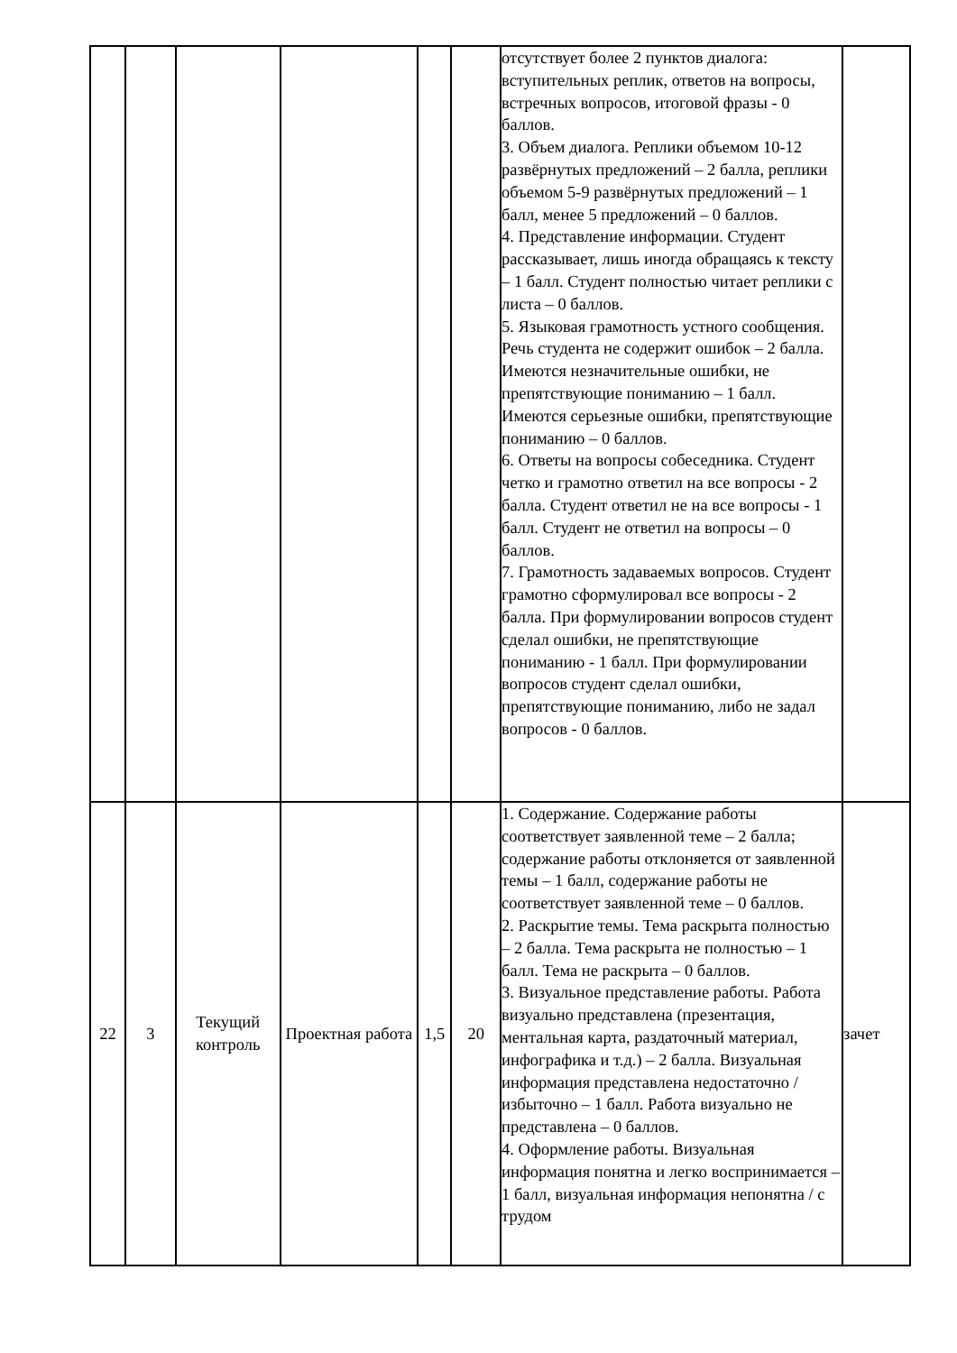| | | | | | | отсутствует более 2 пунктов диалога: вступительных реплик, ответов на вопросы, встречных вопросов, итоговой фразы - 0 баллов. 3. Объем диалога. Реплики объемом 10-12 развёрнутых предложений – 2 балла, реплики объемом 5-9 развёрнутых предложений – 1 балл, менее 5 предложений – 0 баллов. 4. Представление информации. Студент рассказывает, лишь иногда обращаясь к тексту – 1 балл. Студент полностью читает реплики с листа – 0 баллов. 5. Языковая грамотность устного сообщения. Речь студента не содержит ошибок – 2 балла. Имеются незначительные ошибки, не препятствующие пониманию – 1 балл. Имеются серьезные ошибки, препятствующие пониманию – 0 баллов. 6. Ответы на вопросы собеседника. Студент четко и грамотно ответил на все вопросы - 2 балла. Студент ответил не на все вопросы - 1 балл. Студент не ответил на вопросы – 0 баллов. 7. Грамотность задаваемых вопросов. Студент грамотно сформулировал все вопросы - 2 балла. При формулировании вопросов студент сделал ошибки, не препятствующие пониманию - 1 балл. При формулировании вопросов студент сделал ошибки, препятствующие пониманию, либо не задал вопросов - 0 баллов. | |
| 22 | 3 | Текущий контроль | Проектная работа | 1,5 | 20 | 1. Содержание. Содержание работы соответствует заявленной теме – 2 балла; содержание работы отклоняется от заявленной темы – 1 балл, содержание работы не соответствует заявленной теме – 0 баллов. 2. Раскрытие темы. Тема раскрыта полностью – 2 балла. Тема раскрыта не полностью – 1 балл. Тема не раскрыта – 0 баллов. 3. Визуальное представление работы. Работа визуально представлена (презентация, ментальная карта, раздаточный материал, инфографика и т.д.) – 2 балла. Визуальная информация представлена недостаточно / избыточно – 1 балл. Работа визуально не представлена – 0 баллов. 4. Оформление работы. Визуальная информация понятна и легко воспринимается – 1 балл, визуальная информация непонятна / с трудом | зачет |